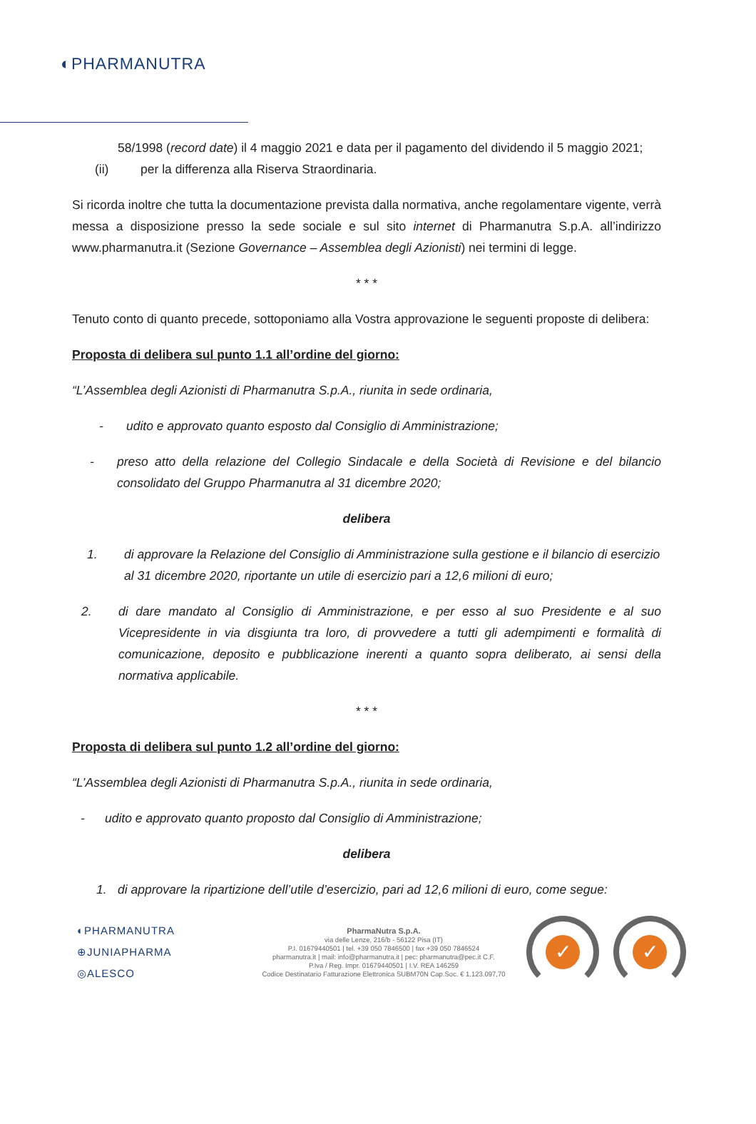◐PHARMANUTRA
58/1998 (record date) il 4 maggio 2021 e data per il pagamento del dividendo il 5 maggio 2021;
(ii) per la differenza alla Riserva Straordinaria.
Si ricorda inoltre che tutta la documentazione prevista dalla normativa, anche regolamentare vigente, verrà messa a disposizione presso la sede sociale e sul sito internet di Pharmanutra S.p.A. all’indirizzo www.pharmanutra.it (Sezione Governance – Assemblea degli Azionisti) nei termini di legge.
* * *
Tenuto conto di quanto precede, sottoponiamo alla Vostra approvazione le seguenti proposte di delibera:
Proposta di delibera sul punto 1.1 all’ordine del giorno:
“L’Assemblea degli Azionisti di Pharmanutra S.p.A., riunita in sede ordinaria,
- udito e approvato quanto esposto dal Consiglio di Amministrazione;
- preso atto della relazione del Collegio Sindacale e della Società di Revisione e del bilancio consolidato del Gruppo Pharmanutra al 31 dicembre 2020;
delibera
1. di approvare la Relazione del Consiglio di Amministrazione sulla gestione e il bilancio di esercizio al 31 dicembre 2020, riportante un utile di esercizio pari a 12,6 milioni di euro;
2. di dare mandato al Consiglio di Amministrazione, e per esso al suo Presidente e al suo Vicepresidente in via disgiunta tra loro, di provvedere a tutti gli adempimenti e formalità di comunicazione, deposito e pubblicazione inerenti a quanto sopra deliberato, ai sensi della normativa applicabile.
* * *
Proposta di delibera sul punto 1.2 all’ordine del giorno:
“L’Assemblea degli Azionisti di Pharmanutra S.p.A., riunita in sede ordinaria,
- udito e approvato quanto proposto dal Consiglio di Amministrazione;
delibera
1. di approvare la ripartizione dell’utile d’esercizio, pari ad 12,6 milioni di euro, come segue:
◐PHARMANUTRA
⊕JUNIAPHARMA
◎ALESCO
PharmaNutra S.p.A.
via delle Lenze, 216/b - 56122 Pisa (IT)
P.I. 01679440501 | tel. +39 050 7846500 | fax +39 050 7846524
pharmanutra.it | mail: info@pharmanutra.it | pec: pharmanutra@pec.it C.F.
P.Iva / Reg. Impr. 01679440501 | I.V. REA 146259
Codice Destinatario Fatturazione Elettronica SUBM70N Cap.Soc. € 1.123.097,70
✓ ✓